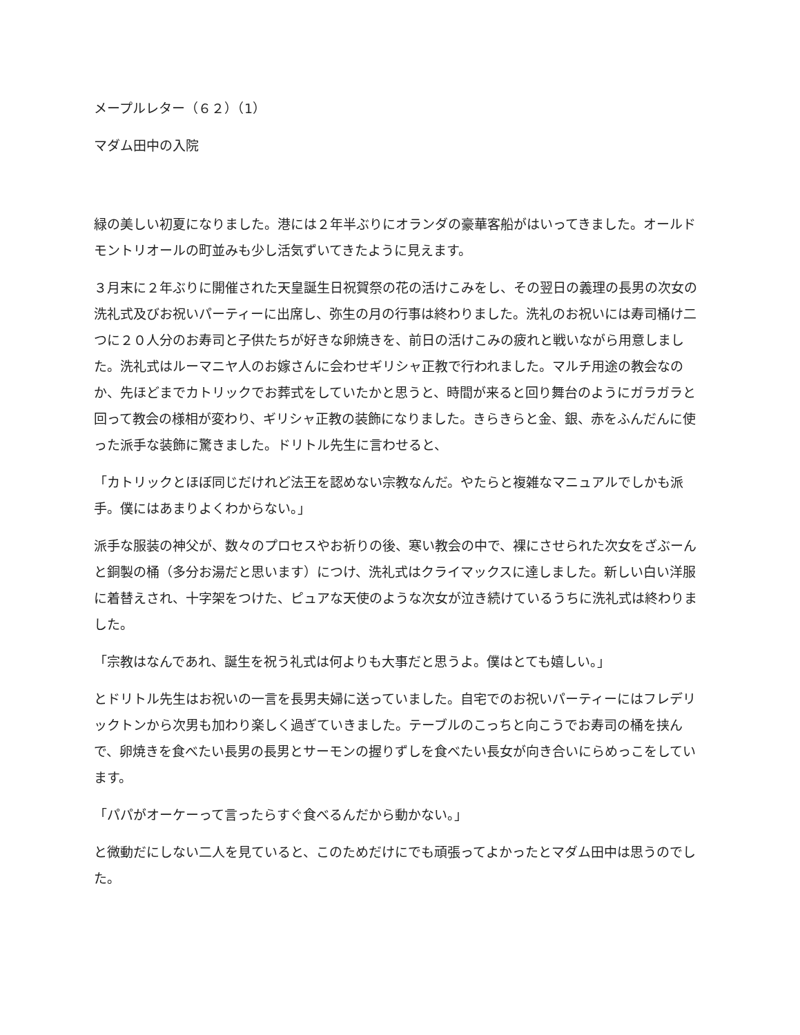メープルレター（６２）（1）
マダム田中の入院
緑の美しい初夏になりました。港には２年半ぶりにオランダの豪華客船がはいってきました。オールドモントリオールの町並みも少し活気ずいてきたように見えます。
３月末に２年ぶりに開催された天皇誕生日祝賀祭の花の活けこみをし、その翌日の義理の長男の次女の洗礼式及びお祝いパーティーに出席し、弥生の月の行事は終わりました。洗礼のお祝いには寿司桶け二つに２０人分のお寿司と子供たちが好きな卵焼きを、前日の活けこみの疲れと戦いながら用意しました。洗礼式はルーマニヤ人のお嫁さんに会わせギリシャ正教で行われました。マルチ用途の教会なのか、先ほどまでカトリックでお葬式をしていたかと思うと、時間が来ると回り舞台のようにガラガラと回って教会の様相が変わり、ギリシャ正教の装飾になりました。きらきらと金、銀、赤をふんだんに使った派手な装飾に驚きました。ドリトル先生に言わせると、
「カトリックとほぼ同じだけれど法王を認めない宗教なんだ。やたらと複雑なマニュアルでしかも派手。僕にはあまりよくわからない。」
派手な服装の神父が、数々のプロセスやお祈りの後、寒い教会の中で、裸にさせられた次女をざぶーんと銅製の桶（多分お湯だと思います）につけ、洗礼式はクライマックスに達しました。新しい白い洋服に着替えされ、十字架をつけた、ピュアな天使のような次女が泣き続けているうちに洗礼式は終わりました。
「宗教はなんであれ、誕生を祝う礼式は何よりも大事だと思うよ。僕はとても嬉しい。」
とドリトル先生はお祝いの一言を長男夫婦に送っていました。自宅でのお祝いパーティーにはフレデリックトンから次男も加わり楽しく過ぎていきました。テーブルのこっちと向こうでお寿司の桶を挟んで、卵焼きを食べたい長男の長男とサーモンの握りずしを食べたい長女が向き合いにらめっこをしています。
「パパがオーケーって言ったらすぐ食べるんだから動かない。」
と微動だにしない二人を見ていると、このためだけにでも頑張ってよかったとマダム田中は思うのでした。